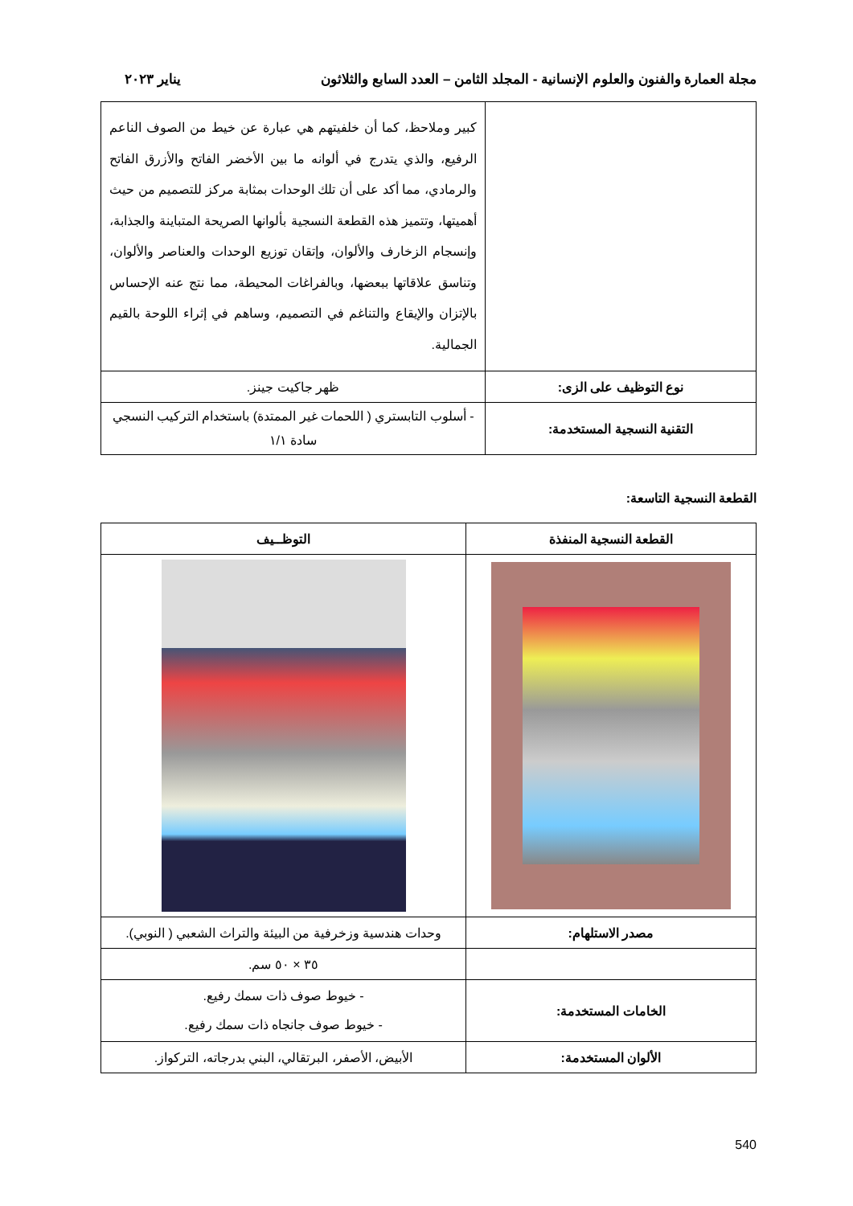مجلة العمارة والفنون والعلوم الإنسانية - المجلد الثامن – العدد السابع والثلاثون يناير ٢٠٢٣
| | كبير وملاحظ، كما أن خلفيتهم هي عبارة عن خيط من الصوف الناعم الرفيع، والذي يتدرج في ألوانه ما بين الأخضر الفاتح والأزرق الفاتح والرمادي، مما أكد على أن تلك الوحدات بمثابة مركز للتصميم من حيث أهميتها، وتتميز هذه القطعة النسجية بألوانها الصريحة المتباينة والجذابة، وإنسجام الزخارف والألوان، وإتقان توزيع الوحدات والعناصر والألوان، وتناسق علاقاتها ببعضها، وبالفراغات المحيطة، مما نتج عنه الإحساس بالإتزان والإيقاع والتناغم في التصميم، وساهم في إثراء اللوحة بالقيم الجمالية. |
| نوع التوظيف على الزى: | ظهر جاكيت جينز. |
| التقنية النسجية المستخدمة: | - أسلوب التابستري ( اللحمات غير الممتدة) باستخدام التركيب النسجي سادة ١/١ |
القطعة النسجية التاسعة:
| القطعة النسجية المنفذة | التوظــيف |
| --- | --- |
| مصدر الاستلهام: | وحدات هندسية وزخرفية من البيئة والتراث الشعبي ( النوبي). |
| | ٣٥ × ٥٠ سم. |
| الخامات المستخدمة: | - خيوط صوف ذات سمك رفيع. - خيوط صوف جانجاه ذات سمك رفيع. |
| الألوان المستخدمة: | الأبيض، الأصفر، البرتقالي، البني بدرجاته، التركواز. |
540